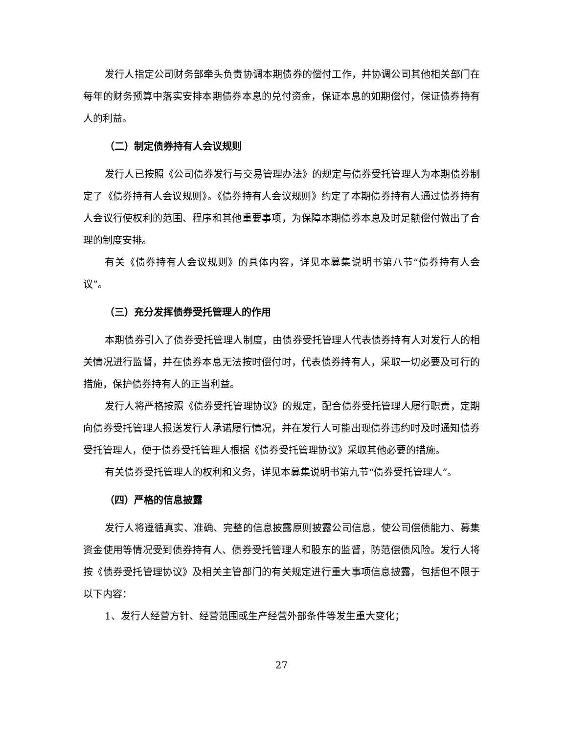发行人指定公司财务部牵头负责协调本期债券的偿付工作，并协调公司其他相关部门在每年的财务预算中落实安排本期债券本息的兑付资金，保证本息的如期偿付，保证债券持有人的利益。
（二）制定债券持有人会议规则
发行人已按照《公司债券发行与交易管理办法》的规定与债券受托管理人为本期债券制定了《债券持有人会议规则》。《债券持有人会议规则》约定了本期债券持有人通过债券持有人会议行使权利的范围、程序和其他重要事项，为保障本期债券本息及时足额偿付做出了合理的制度安排。
有关《债券持有人会议规则》的具体内容，详见本募集说明书第八节“债券持有人会议”。
（三）充分发挥债券受托管理人的作用
本期债券引入了债券受托管理人制度，由债券受托管理人代表债券持有人对发行人的相关情况进行监督，并在债券本息无法按时偿付时，代表债券持有人，采取一切必要及可行的措施，保护债券持有人的正当利益。
发行人将严格按照《债券受托管理协议》的规定，配合债券受托管理人履行职责，定期向债券受托管理人报送发行人承诺履行情况，并在发行人可能出现债券违约时及时通知债券受托管理人，便于债券受托管理人根据《债券受托管理协议》采取其他必要的措施。
有关债券受托管理人的权利和义务，详见本募集说明书第九节“债券受托管理人”。
（四）严格的信息披露
发行人将遵循真实、准确、完整的信息披露原则披露公司信息，使公司偿债能力、募集资金使用等情况受到债券持有人、债券受托管理人和股东的监督，防范偿债风险。发行人将按《债券受托管理协议》及相关主管部门的有关规定进行重大事项信息披露，包括但不限于以下内容：
1、发行人经营方针、经营范围或生产经营外部条件等发生重大变化；
27